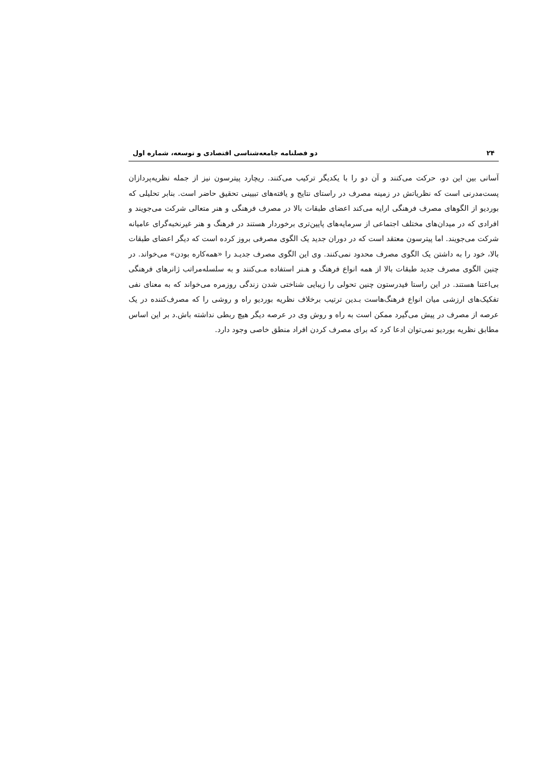۲۴ دو فصلنامه جامعه‌شناسی اقتصادی و توسعه، شماره اول
آسانی بین این دو، حرکت می‌کنند و آن دو را با یکدیگر ترکیب می‌کنند. ریچارد پیترسون نیز از جمله نظریه‌پردازان پست‌مدرنی است که نظریاتش در زمینه مصرف در راستای نتایج و یافته‌های تبیینی تحقیق حاضر است. بنابر تحلیلی که بوردیو از الگوهای مصرف فرهنگی ارایه می‌کند اعضای طبقات بالا در مصرف فرهنگی و هنر متعالی شرکت می‌جویند و افرادی که در میدان‌های مختلف اجتماعی از سرمایه‌های پایین‌تری برخوردار هستند در فرهنگ و هنر غیرنخبه‌گرای عامیانه شرکت می‌جویند. اما پیترسون معتقد است که در دوران جدید یک الگوی مصرفی بروز کرده است که دیگر اعضای طبقات بالا، خود را به داشتن یک الگوی مصرف محدود نمی‌کنند. وی این الگوی مصرف جدیـد را «همه‌کاره بودن» می‌خواند. در چنین الگوی مصرف جدید طبقات بالا از همه انواع فرهنگ و هـنر استفاده مـی‌کنند و به سلسله‌مراتب ژانرهای فرهنگی بی‌اعتنا هستند. در این راستا فیدرستون چنین تحولی را زیبایی شناختی شدن زندگی روزمره می‌خواند که به معنای نفی تفکیک‌های ارزشی میان انواع فرهنگ‌هاست بـدین ترتیب برخلاف نظریه بوردیو راه و روشی را که مصرف‌کننده در یک عرصه از مصرف در پیش می‌گیرد ممکن است به راه و روش وی در عرصه دیگر هیچ ربطی نداشته باش.د بر این اساس مطابق نظریه بوردیو نمی‌توان ادعا کرد که برای مصرف کردن افراد منطق خاصی وجود دارد.